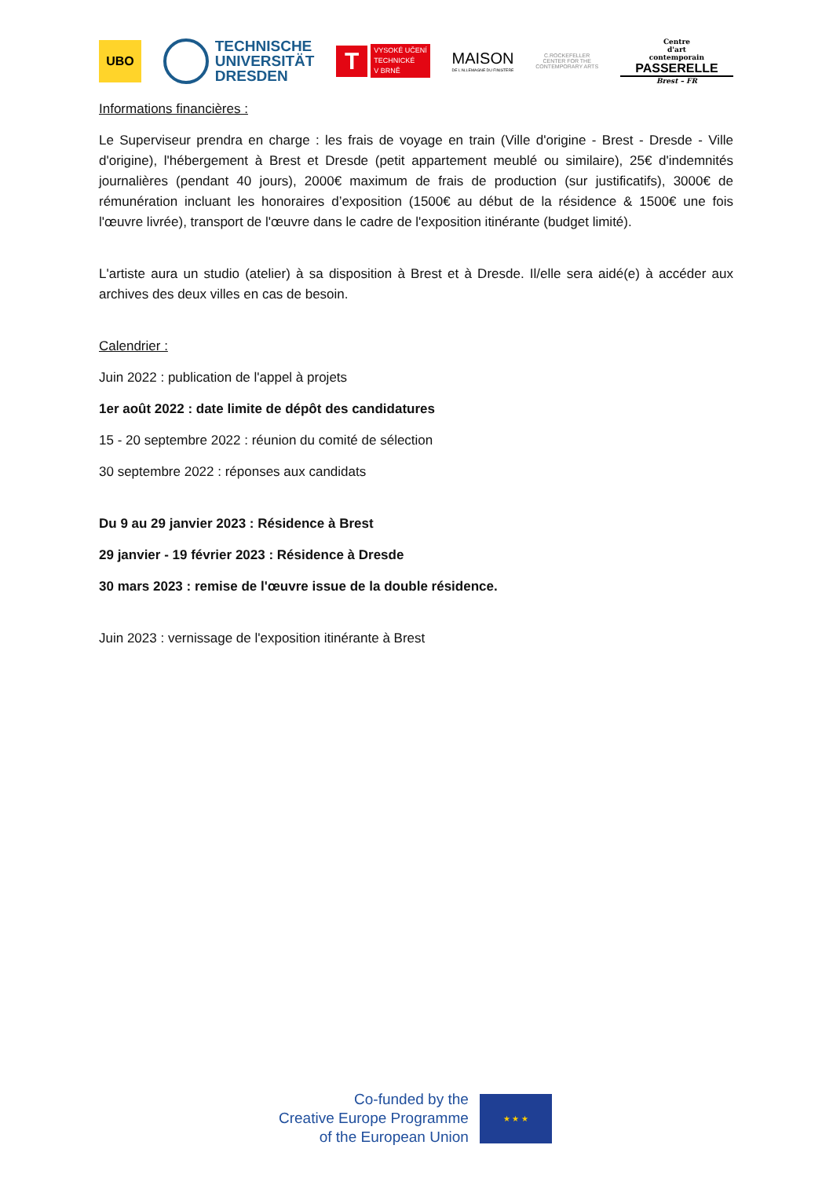UBO
TECHNISCHE
UNIVERSITÄT
DRESDEN
T
VYSOKÉ UČENÍ
TECHNICKÉ
V BRNĚ
MAISON
DE L'ALLEMAGNE DU FINISTÈRE
C.ROCKEFELLER CENTER FOR THE CONTEMPORARY ARTS
Centre
d'art
contemporain
PASSERELLE
Brest – FR
Informations financières :
Le Superviseur prendra en charge : les frais de voyage en train (Ville d'origine - Brest - Dresde - Ville d'origine), l'hébergement à Brest et Dresde (petit appartement meublé ou similaire), 25€ d'indemnités journalières (pendant 40 jours), 2000€ maximum de frais de production (sur justificatifs), 3000€ de rémunération incluant les honoraires d’exposition (1500€ au début de la résidence & 1500€ une fois l'œuvre livrée), transport de l'œuvre dans le cadre de l'exposition itinérante (budget limité).
L'artiste aura un studio (atelier) à sa disposition à Brest et à Dresde. Il/elle sera aidé(e) à accéder aux archives des deux villes en cas de besoin.
Calendrier :
Juin 2022 : publication de l'appel à projets
1er août 2022 : date limite de dépôt des candidatures
15 - 20 septembre 2022 : réunion du comité de sélection
30 septembre 2022 : réponses aux candidats
Du 9 au 29 janvier 2023 : Résidence à Brest
29 janvier - 19 février 2023 : Résidence à Dresde
30 mars 2023 : remise de l'œuvre issue de la double résidence.
Juin 2023 : vernissage de l'exposition itinérante à Brest
Co-funded by the
Creative Europe Programme
of the European Union
★ ★ ★